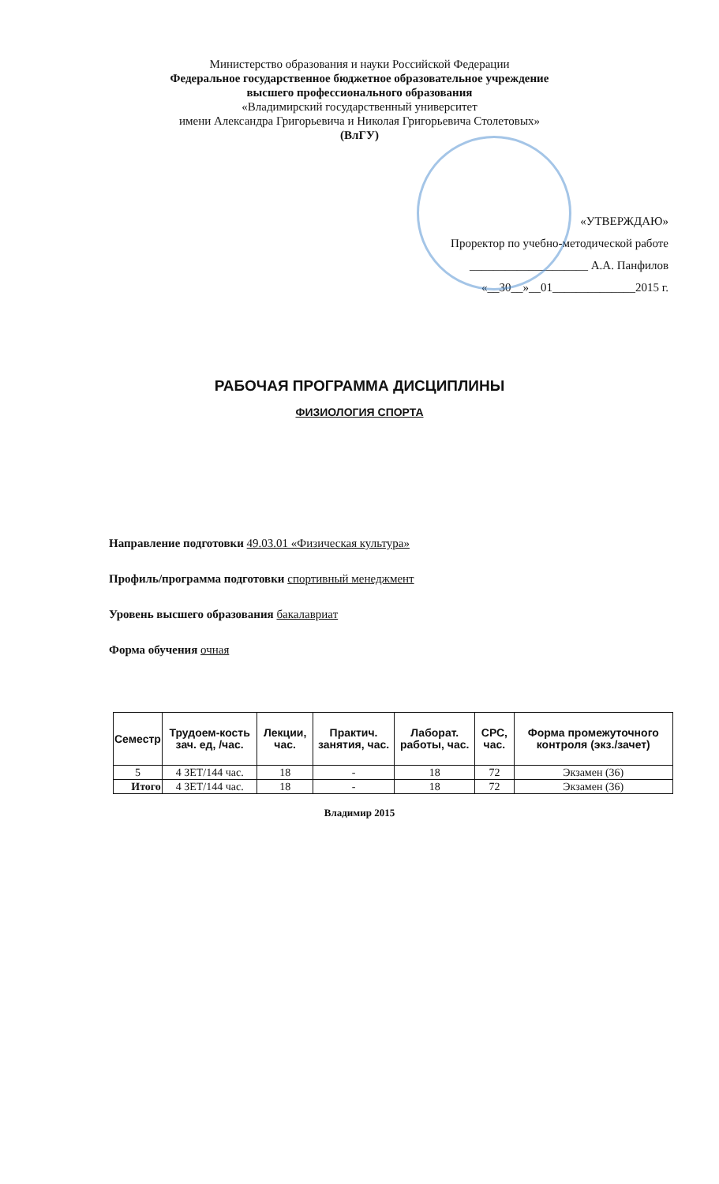Министерство образования и науки Российской Федерации
Федеральное государственное бюджетное образовательное учреждение
высшего профессионального образования
«Владимирский государственный университет
имени Александра Григорьевича и Николая Григорьевича Столетовых»
(ВлГУ)
«УТВЕРЖДАЮ»
Проректор по учебно-методической работе
____________________ А.А. Панфилов
«__30__»__01______________2015 г.
РАБОЧАЯ ПРОГРАММА ДИСЦИПЛИНЫ
ФИЗИОЛОГИЯ СПОРТА
Направление подготовки 49.03.01 «Физическая культура»
Профиль/программа подготовки спортивный менеджмент
Уровень высшего образования бакалавриат
Форма обучения очная
| Семестр | Трудоем-кость зач. ед, /час. | Лекции, час. | Практич. занятия, час. | Лаборат. работы, час. | СРС, час. | Форма промежуточного контроля (экз./зачет) |
| --- | --- | --- | --- | --- | --- | --- |
| 5 | 4 ЗЕТ/144 час. | 18 | - | 18 | 72 | Экзамен (36) |
| Итого | 4 ЗЕТ/144 час. | 18 | - | 18 | 72 | Экзамен (36) |
Владимир 2015